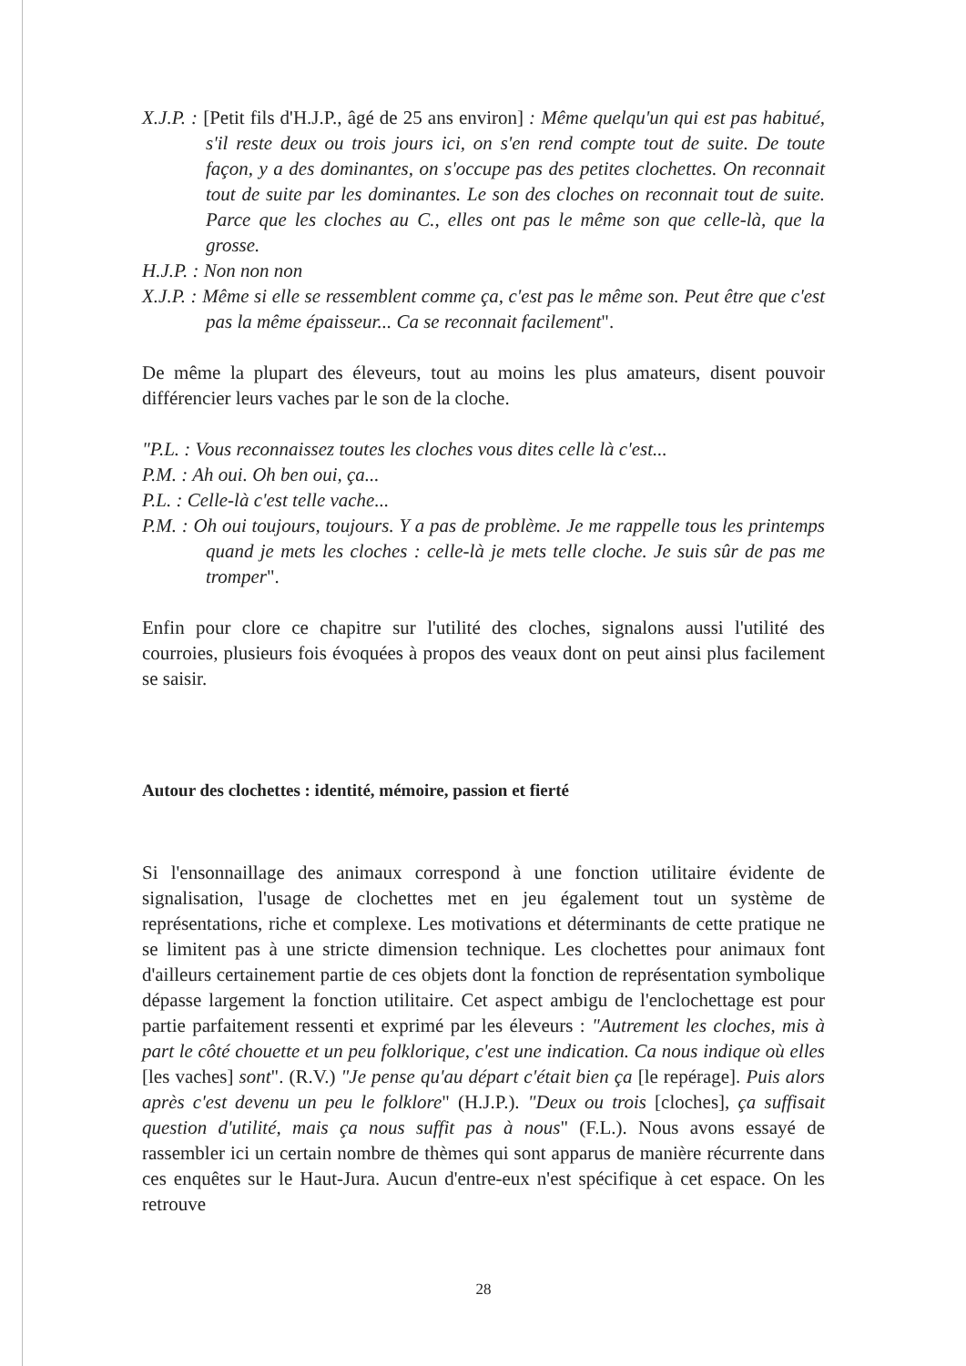X.J.P. : [Petit fils d'H.J.P., âgé de 25 ans environ] : Même quelqu'un qui est pas habitué, s'il reste deux ou trois jours ici, on s'en rend compte tout de suite. De toute façon, y a des dominantes, on s'occupe pas des petites clochettes. On reconnait tout de suite par les dominantes. Le son des cloches on reconnait tout de suite. Parce que les cloches au C., elles ont pas le même son que celle-là, que la grosse.
H.J.P. : Non non non
X.J.P. : Même si elle se ressemblent comme ça, c'est pas le même son. Peut être que c'est pas la même épaisseur... Ca se reconnait facilement".
De même la plupart des éleveurs, tout au moins les plus amateurs, disent pouvoir différencier leurs vaches par le son de la cloche.
"P.L. : Vous reconnaissez toutes les cloches vous dites celle là c'est...
P.M. : Ah oui. Oh ben oui, ça...
P.L. : Celle-là c'est telle vache...
P.M. : Oh oui toujours, toujours. Y a pas de problème. Je me rappelle tous les printemps quand je mets les cloches : celle-là je mets telle cloche. Je suis sûr de pas me tromper".
Enfin pour clore ce chapitre sur l'utilité des cloches, signalons aussi l'utilité des courroies, plusieurs fois évoquées à propos des veaux dont on peut ainsi plus facilement se saisir.
Autour des clochettes : identité, mémoire, passion et fierté
Si l'ensonnaillage des animaux correspond à une fonction utilitaire évidente de signalisation, l'usage de clochettes met en jeu également tout un système de représentations, riche et complexe. Les motivations et déterminants de cette pratique ne se limitent pas à une stricte dimension technique. Les clochettes pour animaux font d'ailleurs certainement partie de ces objets dont la fonction de représentation symbolique dépasse largement la fonction utilitaire. Cet aspect ambigu de l'enclochettage est pour partie parfaitement ressenti et exprimé par les éleveurs : "Autrement les cloches, mis à part le côté chouette et un peu folklorique, c'est une indication. Ca nous indique où elles [les vaches] sont". (R.V.) "Je pense qu'au départ c'était bien ça [le repérage]. Puis alors après c'est devenu un peu le folklore" (H.J.P.). "Deux ou trois [cloches], ça suffisait question d'utilité, mais ça nous suffit pas à nous" (F.L.). Nous avons essayé de rassembler ici un certain nombre de thèmes qui sont apparus de manière récurrente dans ces enquêtes sur le Haut-Jura. Aucun d'entre-eux n'est spécifique à cet espace. On les retrouve
28